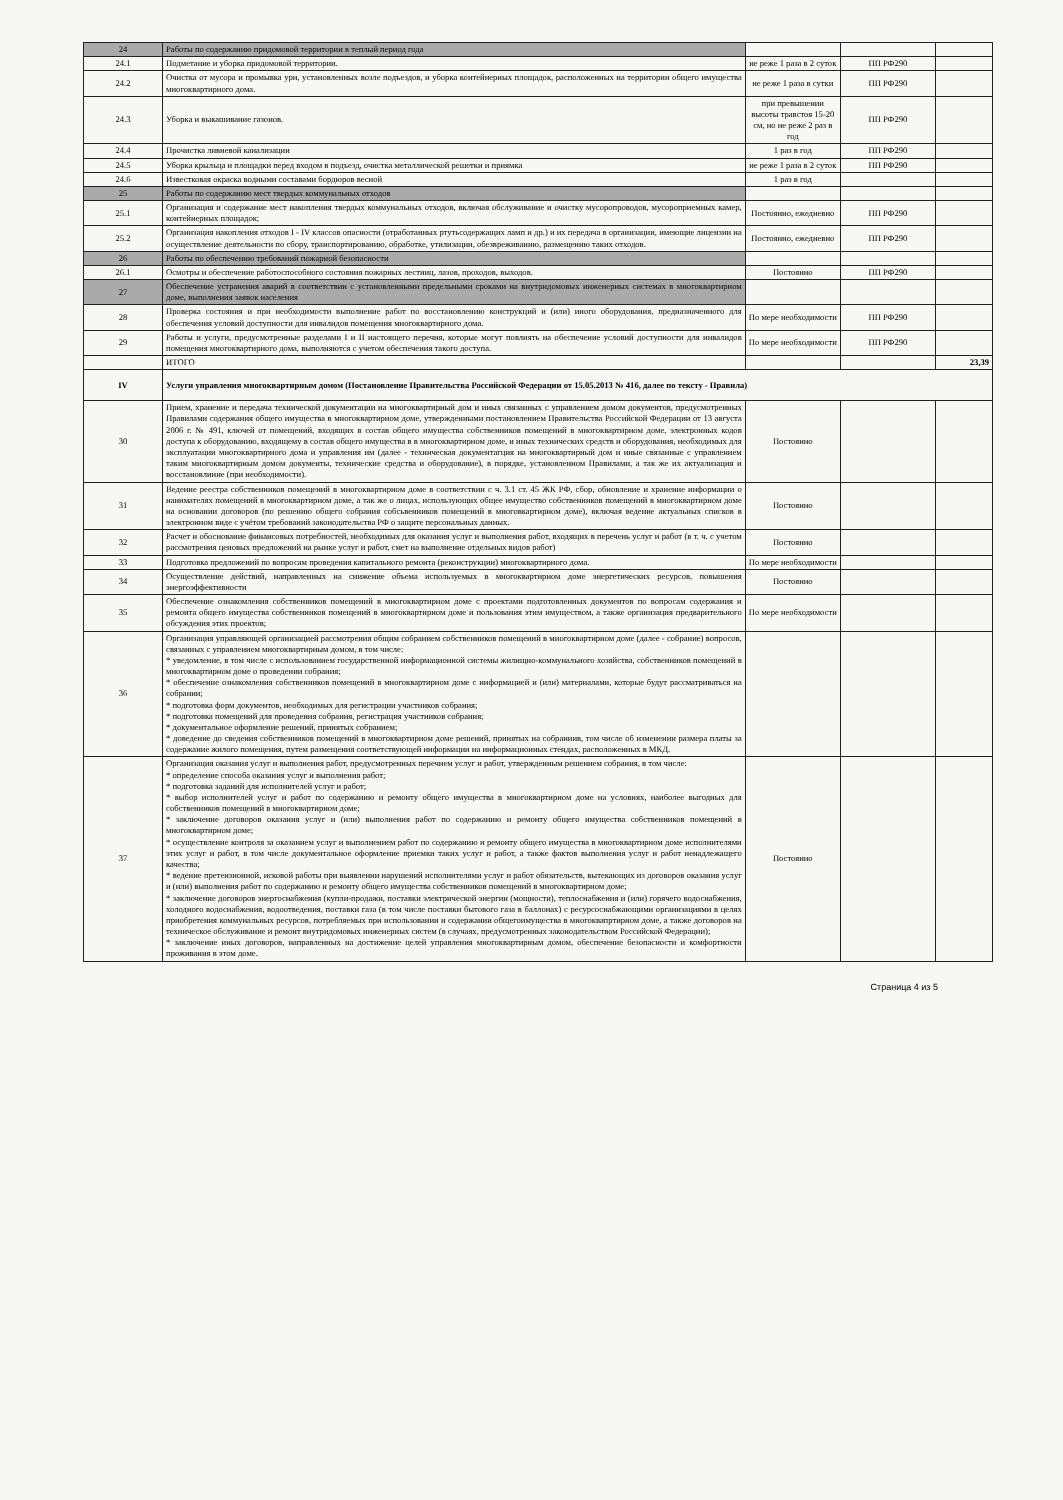| 24 | Работы по содержанию придомовой территории в теплый период года | | | |
| 24.1 | Подметание и уборка придомовой территории. | не реже 1 раза в 2 суток | ПП РФ290 | |
| 24.2 | Очистка от мусора и промывка урн, установленных возле подъездов, и уборка контейнерных площадок, расположенных на территории общего имущества многоквартирного дома. | не реже 1 раза в сутки | ПП РФ290 | |
| 24.3 | Уборка и выкашивание газонов. | при превышении высоты травстоя 15-20 см, но не реже 2 раз в год | ПП РФ290 | |
| 24.4 | Прочистка ливневой канализации | 1 раз в год | ПП РФ290 | |
| 24.5 | Уборка крыльца и площадки перед входом в подъезд, очистка металлической решетки и приямка | не реже 1 раза в 2 суток | ПП РФ290 | |
| 24.6 | Известковая окраска водными составами бордюров весной | 1 раз в год | | |
| 25 | Работы по содержанию мест твердых коммунальных отходов | | | |
| 25.1 | Организация и содержание мест накопления твердых коммунальных отходов, включая обслуживание и очистку мусоропроводов, мусороприемных камер, контейнерных площадок; | Постоянно, ежедневно | ПП РФ290 | |
| 25.2 | Организация накопления отходов I - IV классов опасности (отработанных ртутьсодержащих ламп и др.) и их передача в организации, имеющие лицензии на осуществление деятельности по сбору, транспортированию, обработке, утилизации, обезвреживанию, размещению таких отходов. | Постоянно, ежедневно | ПП РФ290 | |
| 26 | Работы по обеспечению требований пожарной безопасности | | | |
| 26.1 | Осмотры и обеспечение работоспособного состояния пожарных лестниц, лазов, проходов, выходов. | Постоянно | ПП РФ290 | |
| 27 | Обеспечение устранения аварий в соответствии с установленными предельными сроками на внутридомовых инженерных системах в многоквартирном доме, выполнения заявок населения | | | |
| 28 | Проверка состояния и при необходимости выполнение работ по восстановлению конструкций и (или) иного оборудования, предназначенного для обеспечения условий доступности для инвалидов помещения многоквартирного дома. | По мере необходимости | ПП РФ290 | |
| 29 | Работы и услуги, предусмотренные разделами I и II настоящего перечня, которые могут повлиять на обеспечение условий доступности для инвалидов помещения многоквартирного дома, выполняются с учетом обеспечения такого доступа. | По мере необходимости | ПП РФ290 | |
| | ИТОГО | | | 23,39 |
| IV | Услуги управления многоквартирным домом (Постановление Правительства Российской Федерации от 15.05.2013 № 416, далее по тексту - Правила) | | | |
| 30 | Прием, хранение и передача технической документации на многоквартирный дом и иных связанных с управлением домом документов, предусмотренных Правилами содержания общего имущества в многоквартирном доме, утвержденными постановлением Правительства Российской Федерации от 13 августа 2006 г. № 491, ключей от помещений, входящих в состав общего имущества собственников помещений в многоквартирном доме, электронных кодов доступа к оборудованию, входящему в состав общего имущества в в многоквартирном доме, и иных технических средств и оборудования, необходимых для эксплуатации многоквартирного дома и управления им (далее - техническая документагция на многоквартирный дом и иные связанные с управлением таким многоквартирным домом документы, технические средства и оборудование), в порядке, установленном Правилами, а так же их актуализация и восстановлиние (при необходимости). | Постоянно | | |
| 31 | Ведение реестра собственников помещений в многоквартирном доме в соответствии с ч. 3.1 ст. 45 ЖК РФ, сбор, обновление и хранение информации о нанимателях помещений в многоквартирном доме, а так же о лицах, использующих общее имущество собственников помещений в многоквартирном доме на основании договоров (по решению общего собрания собсьвенников помещений в многовкартирном доме), включая ведение актуальных списков в электронном виде с учётом требований законодательства РФ о защите персональных данных. | Постоянно | | |
| 32 | Расчет и обоснование финансовых потребностей, необходимых для оказания услуг и выполнения работ, входящих в перечень услуг и работ (в т. ч. с учетом рассмотрения ценовых предложений на рынке услуг и работ, смет на выполнение отдельных видов работ) | Постоянно | | |
| 33 | Подготовка предложений по вопросам проведения капитального ремонта (реконструкции) многоквартирного дома. | По мере необходимости | | |
| 34 | Осуществление действий, направленных на снижение объема используемых в многоквартирном доме энергетических ресурсов, повышения энергоэффективности | Постоянно | | |
| 35 | Обеспечение ознакомления собственников помещений в многоквартирном доме с проектами подготовленных документов по вопросам содержания и ремонта общего имущества собственников помещений в многоквартирном доме и пользования этим имуществом, а также организация предварительного обсуждения этих проектов; | По мере необходимости | | |
| 36 | Организация управляющей организацией рассмотрения общим собранием собственников помещений в многоквартирном доме (далее - собрание) вопросов, связанных с управлением многоквартирным домом, в том числе: * уведомление, в том числе с использованием государственной информационной системы жилищно-коммунального хозяйства, собственников помещений в многоквартирном доме о проведении собрания; * обеспечение ознакомления собственников помещений в многоквартирном доме с информацией и (или) материалами, которые будут рассматриваться на собрании; * подготовка форм документов, необходимых для регистрации участников собрания; * подготовка помещений для проведения собрания, регистрация участников собрания; * документальное оформление решений, принятых собранием; * доведение до сведения собственников помещений в многоквартирном доме решений, принятых на собраниив, том числе об изменении размера платы за содержание жилого помещения, путем размещения соответствующей информации на информационных стендах, расположенных в МКД. | | | |
| 37 | Организация оказания услуг и выполнения работ, предусмотренных перечнем услуг и работ, утвержденным решением собрания, в том числе: * определение способа оказания услуг и выполнения работ; * подготовка заданий для исполнителей услуг и работ; * выбор исполнителей услуг и работ по содержанию и ремонту общего имущества в многоквартирном доме на условиях, наиболее выгодных для собственников помещений в многоквартирном доме; * заключение договоров оказания услуг и (или) выполнения работ по содержанию и ремонту общего имущества собственников помещений в многоквартирном доме; * осуществление контроля за оказанием услуг и выполнением работ по содержанию и ремонту общего имущества в многоквартирном доме исполнителями этих услуг и работ, в том числе документальное оформление приемки таких услуг и работ, а также фактов выполнения услуг и работ ненадлежащего качества; * ведение претензионной, исковой работы при выявлении нарушений исполнителями услуг и работ обязательств, вытекающих из договоров оказания услуг и (или) выполнения работ по содержанию и ремонту общего имущества собственников помещений в многоквартирном доме; * заключение договоров энергоснабжения (купли-продажи, поставки электрической энергии (мощности), теплоснабжения и (или) горячего водоснабжения, холодного водоснабжения, водоотведения, поставки газа (в том числе поставки бытового газа в баллонах) с ресурсоснабжающими организациями в целях приобретения коммунальных ресурсов, потребляемых при использовании и содержании общегоимущества в многоквапртирном доме, а также договоров на техническое обслуживание и ремонт внутридомовых инженерных систем (в случаях, предусмотренных законодательством Российской Федерации); * заключение иных договоров, направленных на достижение целей управления многоквартирным домом, обеспечение безопасности и комфортности проживания в этом доме. | Постоянно | | |
Страница 4 из 5